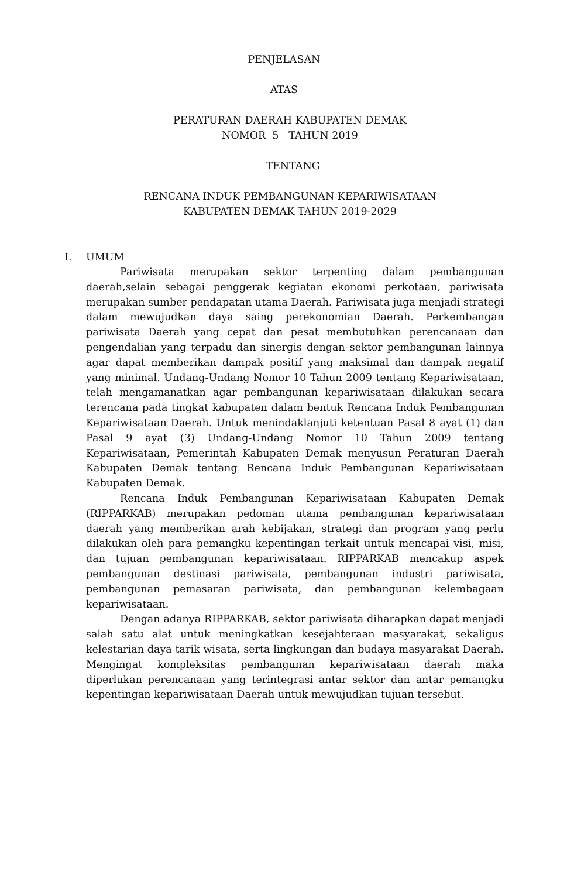PENJELASAN
ATAS
PERATURAN DAERAH KABUPATEN DEMAK
NOMOR 5 TAHUN 2019
TENTANG
RENCANA INDUK PEMBANGUNAN KEPARIWISATAAN
KABUPATEN DEMAK TAHUN 2019-2029
I. UMUM
Pariwisata merupakan sektor terpenting dalam pembangunan daerah,selain sebagai penggerak kegiatan ekonomi perkotaan, pariwisata merupakan sumber pendapatan utama Daerah. Pariwisata juga menjadi strategi dalam mewujudkan daya saing perekonomian Daerah. Perkembangan pariwisata Daerah yang cepat dan pesat membutuhkan perencanaan dan pengendalian yang terpadu dan sinergis dengan sektor pembangunan lainnya agar dapat memberikan dampak positif yang maksimal dan dampak negatif yang minimal. Undang-Undang Nomor 10 Tahun 2009 tentang Kepariwisataan, telah mengamanatkan agar pembangunan kepariwisataan dilakukan secara terencana pada tingkat kabupaten dalam bentuk Rencana Induk Pembangunan Kepariwisataan Daerah. Untuk menindaklanjuti ketentuan Pasal 8 ayat (1) dan Pasal 9 ayat (3) Undang-Undang Nomor 10 Tahun 2009 tentang Kepariwisataan, Pemerintah Kabupaten Demak menyusun Peraturan Daerah Kabupaten Demak tentang Rencana Induk Pembangunan Kepariwisataan Kabupaten Demak.
Rencana Induk Pembangunan Kepariwisataan Kabupaten Demak (RIPPARKAB) merupakan pedoman utama pembangunan kepariwisataan daerah yang memberikan arah kebijakan, strategi dan program yang perlu dilakukan oleh para pemangku kepentingan terkait untuk mencapai visi, misi, dan tujuan pembangunan kepariwisataan. RIPPARKAB mencakup aspek pembangunan destinasi pariwisata, pembangunan industri pariwisata, pembangunan pemasaran pariwisata, dan pembangunan kelembagaan kepariwisataan.
Dengan adanya RIPPARKAB, sektor pariwisata diharapkan dapat menjadi salah satu alat untuk meningkatkan kesejahteraan masyarakat, sekaligus kelestarian daya tarik wisata, serta lingkungan dan budaya masyarakat Daerah. Mengingat kompleksitas pembangunan kepariwisataan daerah maka diperlukan perencanaan yang terintegrasi antar sektor dan antar pemangku kepentingan kepariwisataan Daerah untuk mewujudkan tujuan tersebut.